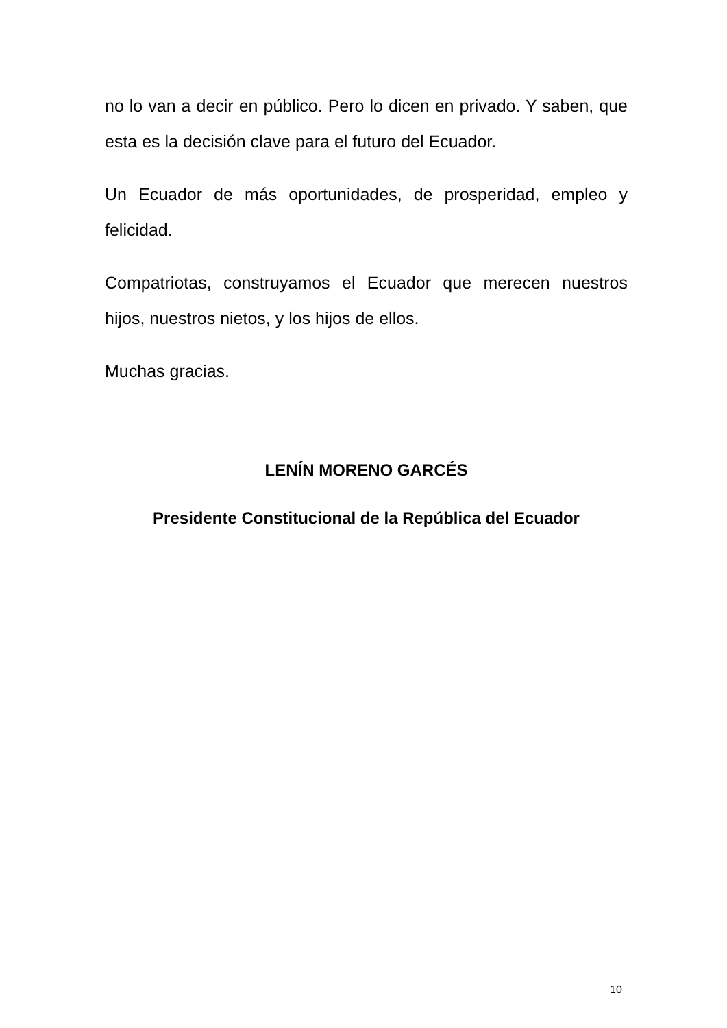no lo van a decir en público. Pero lo dicen en privado. Y saben, que esta es la decisión clave para el futuro del Ecuador.
Un Ecuador de más oportunidades, de prosperidad, empleo y felicidad.
Compatriotas, construyamos el Ecuador que merecen nuestros hijos, nuestros nietos, y los hijos de ellos.
Muchas gracias.
LENÍN MORENO GARCÉS
Presidente Constitucional de la República del Ecuador
10